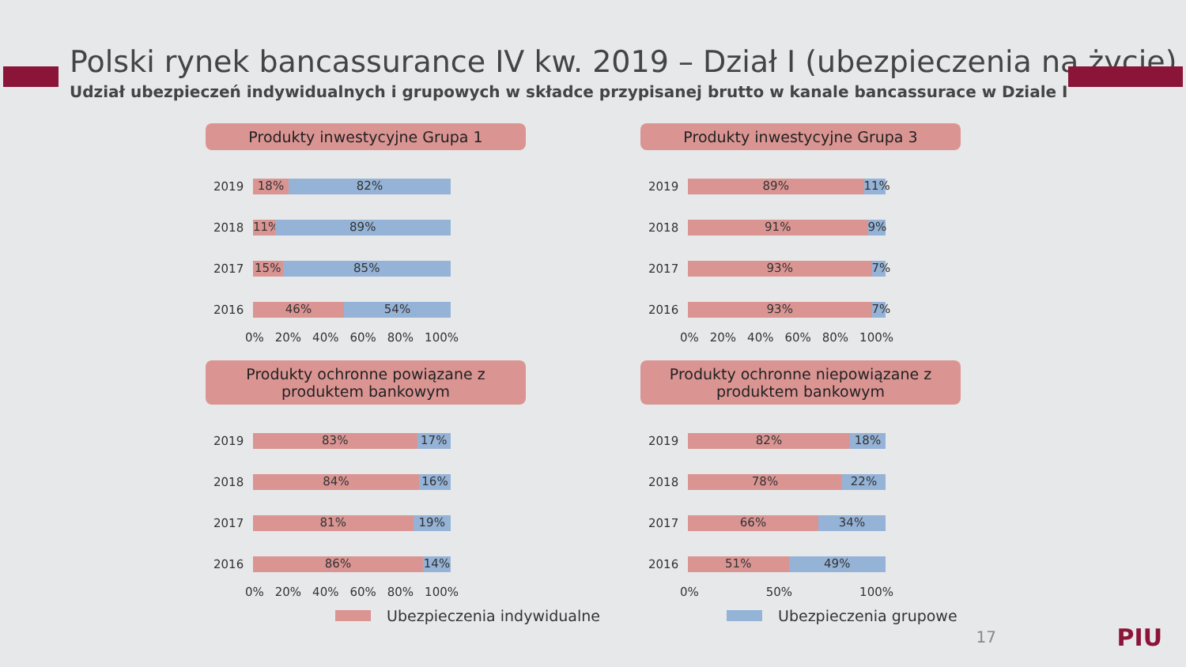Polski rynek bancassurance IV kw. 2019 – Dział I (ubezpieczenia na życie)
Udział ubezpieczeń indywidualnych i grupowych w składce przypisanej brutto w kanale bancassurace w Dziale I
Produkty inwestycyjne Grupa 1
2019
18% 82%
2018
11% 89%
2017
15% 85%
2016
46% 54%
0% 20% 40% 60% 80% 100%
Produkty inwestycyjne Grupa 3
2019
89% 11%
2018
91% 9%
2017
93% 7%
2016
93% 7%
0% 20% 40% 60% 80% 100%
Produkty ochronne powiązane z produktem bankowym
2019
83% 17%
2018
84% 16%
2017
81% 19%
2016
86% 14%
0% 20% 40% 60% 80% 100%
Produkty ochronne niepowiązane z produktem bankowym
2019
82% 18%
2018
78% 22%
2017
66% 34%
2016
51% 49%
0% 50% 100%
Ubezpieczenia indywidualne Ubezpieczenia grupowe
17 PIU